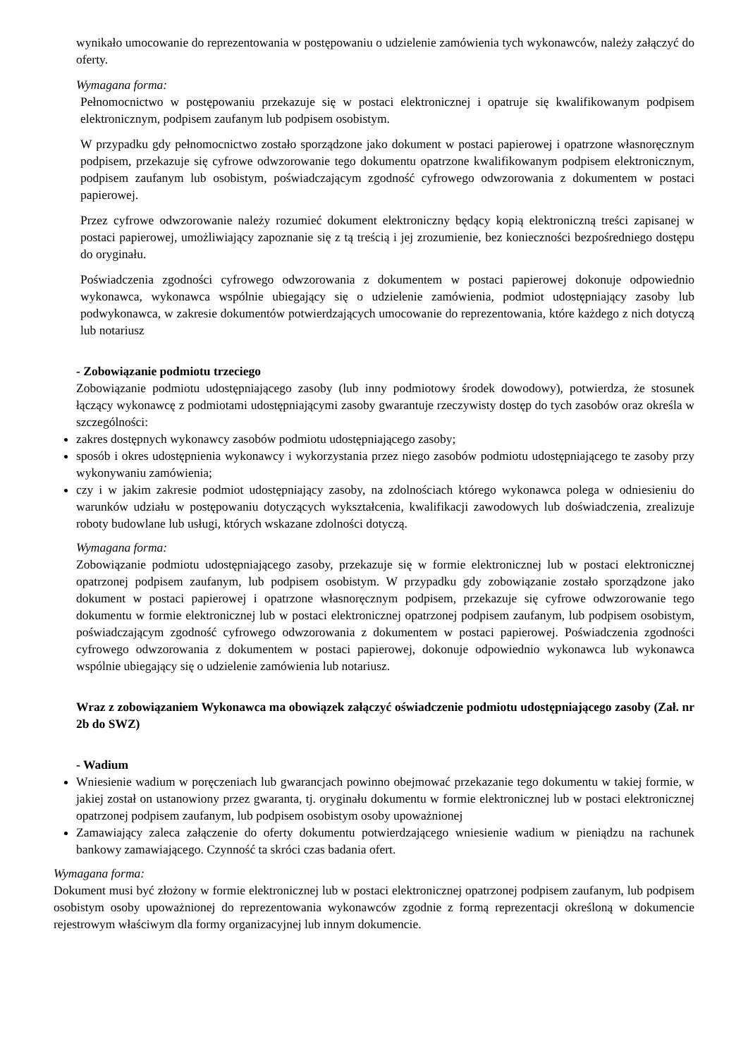wynikało umocowanie do reprezentowania w postępowaniu o udzielenie zamówienia tych wykonawców, należy załączyć do oferty.
Wymagana forma:
Pełnomocnictwo w postępowaniu przekazuje się w postaci elektronicznej i opatruje się kwalifikowanym podpisem elektronicznym, podpisem zaufanym lub podpisem osobistym.
W przypadku gdy pełnomocnictwo zostało sporządzone jako dokument w postaci papierowej i opatrzone własnoręcznym podpisem, przekazuje się cyfrowe odwzorowanie tego dokumentu opatrzone kwalifikowanym podpisem elektronicznym, podpisem zaufanym lub osobistym, poświadczającym zgodność cyfrowego odwzorowania z dokumentem w postaci papierowej.
Przez cyfrowe odwzorowanie należy rozumieć dokument elektroniczny będący kopią elektroniczną treści zapisanej w postaci papierowej, umożliwiający zapoznanie się z tą treścią i jej zrozumienie, bez konieczności bezpośredniego dostępu do oryginału.
Poświadczenia zgodności cyfrowego odwzorowania z dokumentem w postaci papierowej dokonuje odpowiednio wykonawca, wykonawca wspólnie ubiegający się o udzielenie zamówienia, podmiot udostępniający zasoby lub podwykonawca, w zakresie dokumentów potwierdzających umocowanie do reprezentowania, które każdego z nich dotyczą lub notariusz
- Zobowiązanie podmiotu trzeciego
Zobowiązanie podmiotu udostępniającego zasoby (lub inny podmiotowy środek dowodowy), potwierdza, że stosunek łączący wykonawcę z podmiotami udostępniającymi zasoby gwarantuje rzeczywisty dostęp do tych zasobów oraz określa w szczególności:
zakres dostępnych wykonawcy zasobów podmiotu udostępniającego zasoby;
sposób i okres udostępnienia wykonawcy i wykorzystania przez niego zasobów podmiotu udostępniającego te zasoby przy wykonywaniu zamówienia;
czy i w jakim zakresie podmiot udostępniający zasoby, na zdolnościach którego wykonawca polega w odniesieniu do warunków udziału w postępowaniu dotyczących wykształcenia, kwalifikacji zawodowych lub doświadczenia, zrealizuje roboty budowlane lub usługi, których wskazane zdolności dotyczą.
Wymagana forma:
Zobowiązanie podmiotu udostępniającego zasoby, przekazuje się w formie elektronicznej lub w postaci elektronicznej opatrzonej podpisem zaufanym, lub podpisem osobistym. W przypadku gdy zobowiązanie zostało sporządzone jako dokument w postaci papierowej i opatrzone własnoręcznym podpisem, przekazuje się cyfrowe odwzorowanie tego dokumentu w formie elektronicznej lub w postaci elektronicznej opatrzonej podpisem zaufanym, lub podpisem osobistym, poświadczającym zgodność cyfrowego odwzorowania z dokumentem w postaci papierowej. Poświadczenia zgodności cyfrowego odwzorowania z dokumentem w postaci papierowej, dokonuje odpowiednio wykonawca lub wykonawca wspólnie ubiegający się o udzielenie zamówienia lub notariusz.
Wraz z zobowiązaniem Wykonawca ma obowiązek załączyć oświadczenie podmiotu udostępniającego zasoby (Zał. nr 2b do SWZ)
- Wadium
Wniesienie wadium w poręczeniach lub gwarancjach powinno obejmować przekazanie tego dokumentu w takiej formie, w jakiej został on ustanowiony przez gwaranta, tj. oryginału dokumentu w formie elektronicznej lub w postaci elektronicznej opatrzonej podpisem zaufanym, lub podpisem osobistym osoby upoważnionej
Zamawiający zaleca załączenie do oferty dokumentu potwierdzającego wniesienie wadium w pieniądzu na rachunek bankowy zamawiającego. Czynność ta skróci czas badania ofert.
Wymagana forma:
Dokument musi być złożony w formie elektronicznej lub w postaci elektronicznej opatrzonej podpisem zaufanym, lub podpisem osobistym osoby upoważnionej do reprezentowania wykonawców zgodnie z formą reprezentacji określoną w dokumencie rejestrowym właściwym dla formy organizacyjnej lub innym dokumencie.